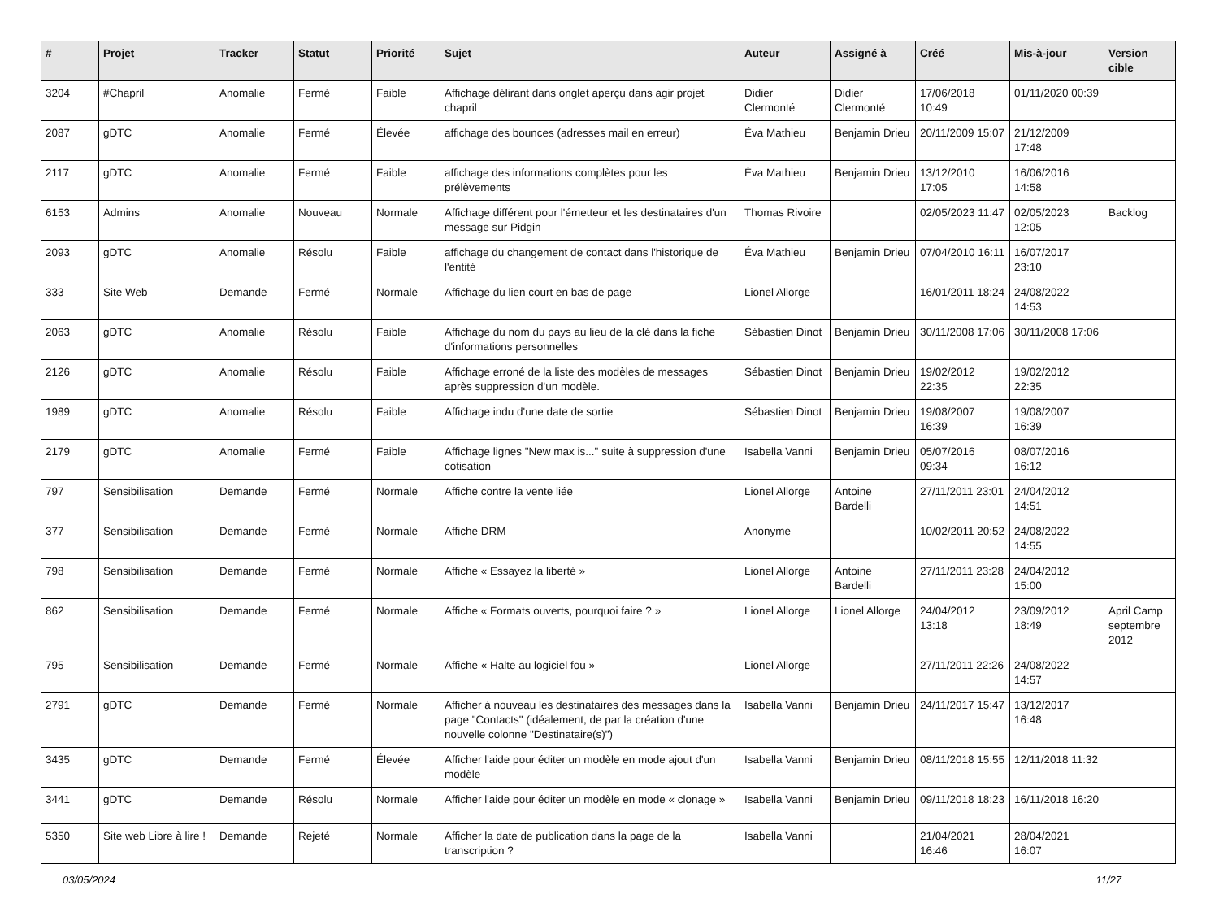| # | Projet | Tracker | Statut | Priorité | Sujet | Auteur | Assigné à | Créé | Mis-à-jour | Version cible |
| --- | --- | --- | --- | --- | --- | --- | --- | --- | --- | --- |
| 3204 | #Chapril | Anomalie | Fermé | Faible | Affichage délirant dans onglet aperçu dans agir projet chapril | Didier Clermonté | Didier Clermonté | 17/06/2018 10:49 | 01/11/2020 00:39 | |
| 2087 | gDTC | Anomalie | Fermé | Élevée | affichage des bounces (adresses mail en erreur) | Éva Mathieu | Benjamin Drieu | 20/11/2009 15:07 | 21/12/2009 17:48 | |
| 2117 | gDTC | Anomalie | Fermé | Faible | affichage des informations complètes pour les prélèvements | Éva Mathieu | Benjamin Drieu | 13/12/2010 17:05 | 16/06/2016 14:58 | |
| 6153 | Admins | Anomalie | Nouveau | Normale | Affichage différent pour l'émetteur et les destinataires d'un message sur Pidgin | Thomas Rivoire | | 02/05/2023 11:47 | 02/05/2023 12:05 | Backlog |
| 2093 | gDTC | Anomalie | Résolu | Faible | affichage du changement de contact dans l'historique de l'entité | Éva Mathieu | Benjamin Drieu | 07/04/2010 16:11 | 16/07/2017 23:10 | |
| 333 | Site Web | Demande | Fermé | Normale | Affichage du lien court en bas de page | Lionel Allorge | | 16/01/2011 18:24 | 24/08/2022 14:53 | |
| 2063 | gDTC | Anomalie | Résolu | Faible | Affichage du nom du pays au lieu de la clé dans la fiche d'informations personnelles | Sébastien Dinot | Benjamin Drieu | 30/11/2008 17:06 | 30/11/2008 17:06 | |
| 2126 | gDTC | Anomalie | Résolu | Faible | Affichage erroné de la liste des modèles de messages après suppression d'un modèle. | Sébastien Dinot | Benjamin Drieu | 19/02/2012 22:35 | 19/02/2012 22:35 | |
| 1989 | gDTC | Anomalie | Résolu | Faible | Affichage indu d'une date de sortie | Sébastien Dinot | Benjamin Drieu | 19/08/2007 16:39 | 19/08/2007 16:39 | |
| 2179 | gDTC | Anomalie | Fermé | Faible | Affichage lignes "New max is..." suite à suppression d'une cotisation | Isabella Vanni | Benjamin Drieu | 05/07/2016 09:34 | 08/07/2016 16:12 | |
| 797 | Sensibilisation | Demande | Fermé | Normale | Affiche contre la vente liée | Lionel Allorge | Antoine Bardelli | 27/11/2011 23:01 | 24/04/2012 14:51 | |
| 377 | Sensibilisation | Demande | Fermé | Normale | Affiche DRM | Anonyme | | 10/02/2011 20:52 | 24/08/2022 14:55 | |
| 798 | Sensibilisation | Demande | Fermé | Normale | Affiche « Essayez la liberté » | Lionel Allorge | Antoine Bardelli | 27/11/2011 23:28 | 24/04/2012 15:00 | |
| 862 | Sensibilisation | Demande | Fermé | Normale | Affiche « Formats ouverts, pourquoi faire ? » | Lionel Allorge | Lionel Allorge | 24/04/2012 13:18 | 23/09/2012 18:49 | April Camp septembre 2012 |
| 795 | Sensibilisation | Demande | Fermé | Normale | Affiche « Halte au logiciel fou » | Lionel Allorge | | 27/11/2011 22:26 | 24/08/2022 14:57 | |
| 2791 | gDTC | Demande | Fermé | Normale | Afficher à nouveau les destinataires des messages dans la page "Contacts" (idéalement, de par la création d'une nouvelle colonne "Destinataire(s)") | Isabella Vanni | Benjamin Drieu | 24/11/2017 15:47 | 13/12/2017 16:48 | |
| 3435 | gDTC | Demande | Fermé | Élevée | Afficher l'aide pour éditer un modèle en mode ajout d'un modèle | Isabella Vanni | Benjamin Drieu | 08/11/2018 15:55 | 12/11/2018 11:32 | |
| 3441 | gDTC | Demande | Résolu | Normale | Afficher l'aide pour éditer un modèle en mode « clonage » | Isabella Vanni | Benjamin Drieu | 09/11/2018 18:23 | 16/11/2018 16:20 | |
| 5350 | Site web Libre à lire ! | Demande | Rejeté | Normale | Afficher la date de publication dans la page de la transcription ? | Isabella Vanni | | 21/04/2021 16:46 | 28/04/2021 16:07 | |
03/05/2024 11/27